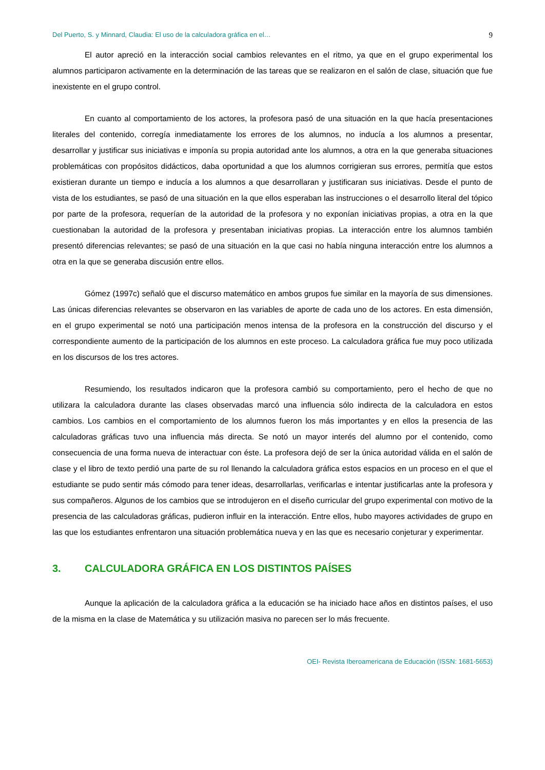Del Puerto, S. y Minnard, Claudia: El uso de la calculadora gráfica en el… 9
El autor apreció en la interacción social cambios relevantes en el ritmo, ya que en el grupo experimental los alumnos participaron activamente en la determinación de las tareas que se realizaron en el salón de clase, situación que fue inexistente en el grupo control.
En cuanto al comportamiento de los actores, la profesora pasó de una situación en la que hacía presentaciones literales del contenido, corregía inmediatamente los errores de los alumnos, no inducía a los alumnos a presentar, desarrollar y justificar sus iniciativas e imponía su propia autoridad ante los alumnos, a otra en la que generaba situaciones problemáticas con propósitos didácticos, daba oportunidad a que los alumnos corrigieran sus errores, permitía que estos existieran durante un tiempo e inducía a los alumnos a que desarrollaran y justificaran sus iniciativas. Desde el punto de vista de los estudiantes, se pasó de una situación en la que ellos esperaban las instrucciones o el desarrollo literal del tópico por parte de la profesora, requerían de la autoridad de la profesora y no exponían iniciativas propias, a otra en la que cuestionaban la autoridad de la profesora y presentaban iniciativas propias. La interacción entre los alumnos también presentó diferencias relevantes; se pasó de una situación en la que casi no había ninguna interacción entre los alumnos a otra en la que se generaba discusión entre ellos.
Gómez (1997c) señaló que el discurso matemático en ambos grupos fue similar en la mayoría de sus dimensiones. Las únicas diferencias relevantes se observaron en las variables de aporte de cada uno de los actores. En esta dimensión, en el grupo experimental se notó una participación menos intensa de la profesora en la construcción del discurso y el correspondiente aumento de la participación de los alumnos en este proceso. La calculadora gráfica fue muy poco utilizada en los discursos de los tres actores.
Resumiendo, los resultados indicaron que la profesora cambió su comportamiento, pero el hecho de que no utilizara la calculadora durante las clases observadas marcó una influencia sólo indirecta de la calculadora en estos cambios. Los cambios en el comportamiento de los alumnos fueron los más importantes y en ellos la presencia de las calculadoras gráficas tuvo una influencia más directa. Se notó un mayor interés del alumno por el contenido, como consecuencia de una forma nueva de interactuar con éste. La profesora dejó de ser la única autoridad válida en el salón de clase y el libro de texto perdió una parte de su rol llenando la calculadora gráfica estos espacios en un proceso en el que el estudiante se pudo sentir más cómodo para tener ideas, desarrollarlas, verificarlas e intentar justificarlas ante la profesora y sus compañeros. Algunos de los cambios que se introdujeron en el diseño curricular del grupo experimental con motivo de la presencia de las calculadoras gráficas, pudieron influir en la interacción. Entre ellos, hubo mayores actividades de grupo en las que los estudiantes enfrentaron una situación problemática nueva y en las que es necesario conjeturar y experimentar.
3. CALCULADORA GRÁFICA EN LOS DISTINTOS PAÍSES
Aunque la aplicación de la calculadora gráfica a la educación se ha iniciado hace años en distintos países, el uso de la misma en la clase de Matemática y su utilización masiva no parecen ser lo más frecuente.
OEI- Revista Iberoamericana de Educación (ISSN: 1681-5653)